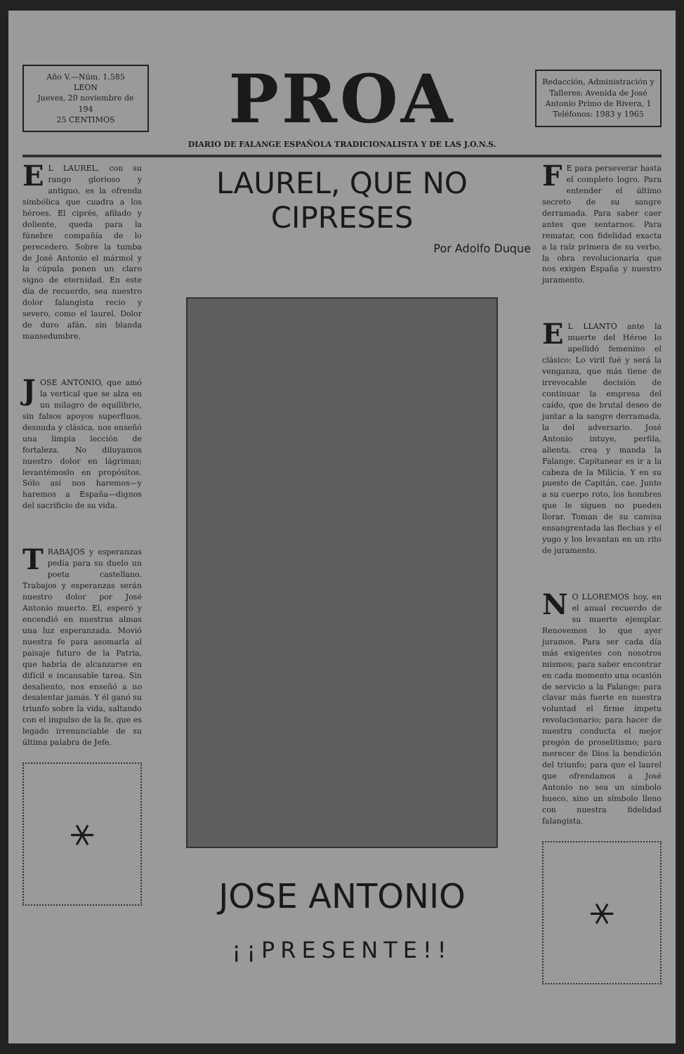Año V.—Núm. 1.585
LEON
Jueves, 20 noviembre de 194
25 CENTIMOS
PROA
Redacción, Administración y Talleres: Avenida de José Antonio Primo de Rivera, 1
Teléfonos: 1983 y 1965
DIARIO DE FALANGE ESPAÑOLA TRADICIONALISTA Y DE LAS J.O.N.S.
EL LAUREL, con su rango glorioso y antiguo, es la ofrenda simbólica que cuadra a los héroes. El ciprés, afilado y doliente, queda para la fúnebre compañía de lo perecedero. Sobre la tumba de José Antonio el mármol y la cúpula ponen un claro signo de eternidad. En este día de recuerdo, sea nuestro dolor falangista recio y severo, como el laurel. Dolor de duro afán, sin blanda mansedumbre.
JOSE ANTONIO, que amó la vertical que se alza en un milagro de equilibrio, sin falsos apoyos superfluos, desnuda y clásica, nos enseñó una limpia lección de fortaleza. No diluyamos nuestro dolor en lágrimas; levantémoslo en propósitos. Sólo así nos haremos—y haremos a España—dignos del sacrificio de su vida.
TRABAJOS y esperanzas pedía para su duelo un poeta castellano. Trabajos y esperanzas serán nuestro dolor por José Antonio muerto. El, esperó y encendió en nuestras almas una luz esperanzada. Movió nuestra fe para asomarla al paisaje futuro de la Patria, que habría de alcanzarse en difícil e incansable tarea. Sin desaliento, nos enseñó a no desalentar jamás. Y él ganó su triunfo sobre la vida, saltando con el impulso de la fe, que es legado irrenunciable de su última palabra de Jefe.
⚹
LAUREL, QUE NO CIPRESES
Por Adolfo Duque
JOSE ANTONIO
¡¡PRESENTE!!
FE para perseverar hasta el completo logro. Para entender el último secreto de su sangre derramada. Para saber caer antes que sentarnos. Para rematar, con fidelidad exacta a la raíz primera de su verbo, la obra revolucionaria que nos exigen España y nuestro juramento.
EL LLANTO ante la muerte del Héroe lo apellidó femenino el clásico: Lo viril fué y será la venganza, que más tiene de irrevocable decisión de continuar la empresa del caído, que de brutal deseo de juntar a la sangre derramada, la del adversario. José Antonio intuye, perfila, alienta, crea y manda la Falange. Capitanear es ir a la cabeza de la Milicia. Y en su puesto de Capitán, cae. Junto a su cuerpo roto, los hombres que le siguen no pueden llorar. Toman de su camisa ensangrentada las flechas y el yugo y los levantan en un rito de juramento.
NO LLOREMOS hoy, en el anual recuerdo de su muerte ejemplar. Renovemos lo que ayer juramos. Para ser cada día más exigentes con nosotros mismos; para saber encontrar en cada momento una ocasión de servicio a la Falange; para clavar más fuerte en nuestra voluntad el firme ímpetu revolucionario; para hacer de nuestra conducta el mejor pregón de proselitismo; para merecer de Dios la bendición del triunfo; para que el laurel que ofrendamos a José Antonio no sea un símbolo hueco, sino un símbolo lleno con nuestra fidelidad falangista.
⚹